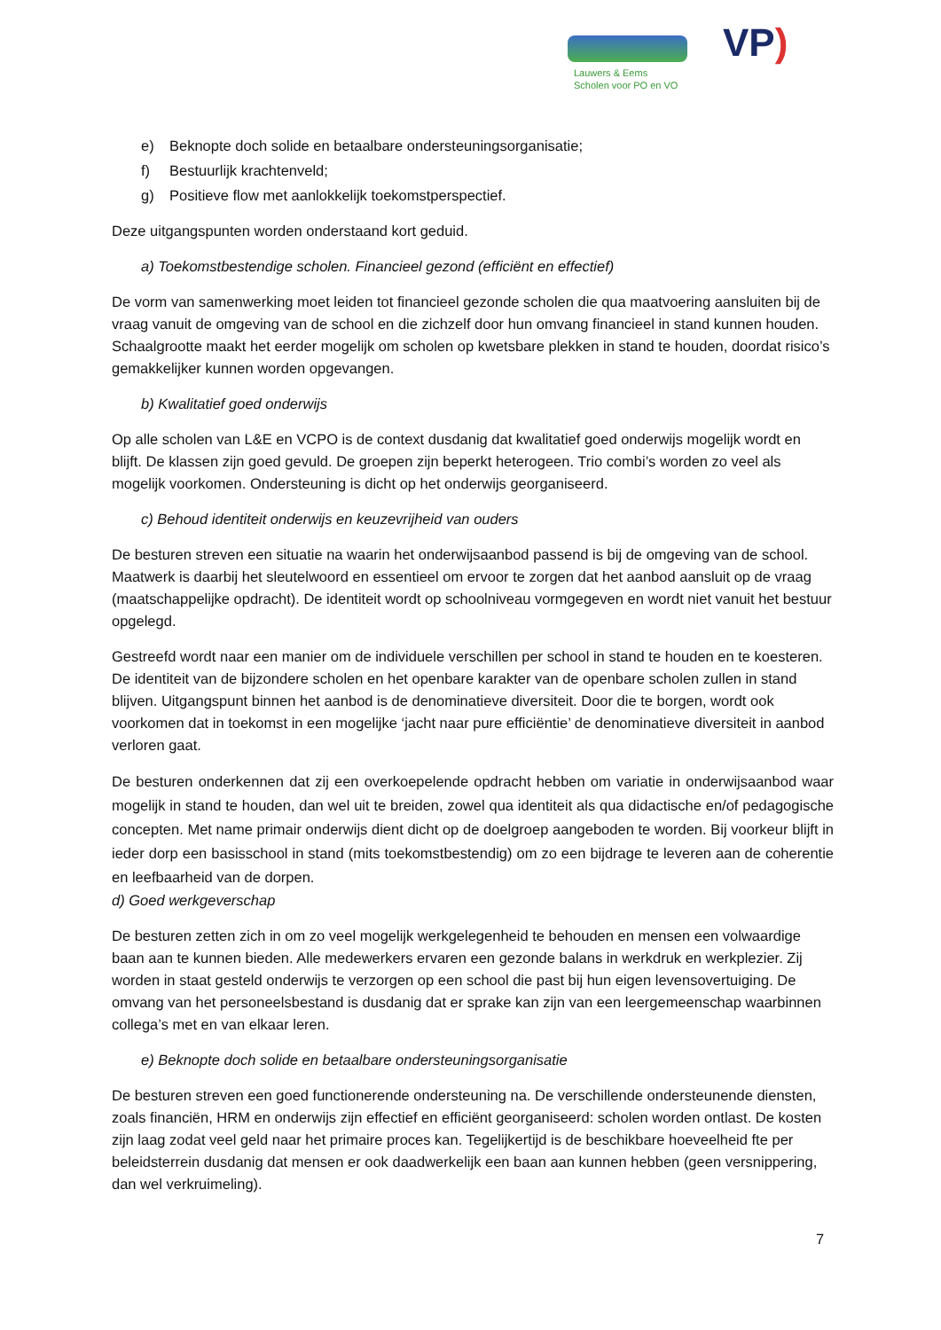Lauwers & Eems
Scholen voor PO en VO
VP)
e) Beknopte doch solide en betaalbare ondersteuningsorganisatie;
f) Bestuurlijk krachtenveld;
g) Positieve flow met aanlokkelijk toekomstperspectief.
Deze uitgangspunten worden onderstaand kort geduid.
a) Toekomstbestendige scholen. Financieel gezond (efficiënt en effectief)
De vorm van samenwerking moet leiden tot financieel gezonde scholen die qua maatvoering aansluiten bij de vraag vanuit de omgeving van de school en die zichzelf door hun omvang financieel in stand kunnen houden. Schaalgrootte maakt het eerder mogelijk om scholen op kwetsbare plekken in stand te houden, doordat risico’s gemakkelijker kunnen worden opgevangen.
b) Kwalitatief goed onderwijs
Op alle scholen van L&E en VCPO is de context dusdanig dat kwalitatief goed onderwijs mogelijk wordt en blijft. De klassen zijn goed gevuld. De groepen zijn beperkt heterogeen. Trio combi’s worden zo veel als mogelijk voorkomen. Ondersteuning is dicht op het onderwijs georganiseerd.
c) Behoud identiteit onderwijs en keuzevrijheid van ouders
De besturen streven een situatie na waarin het onderwijsaanbod passend is bij de omgeving van de school. Maatwerk is daarbij het sleutelwoord en essentieel om ervoor te zorgen dat het aanbod aansluit op de vraag (maatschappelijke opdracht). De identiteit wordt op schoolniveau vormgegeven en wordt niet vanuit het bestuur opgelegd.
Gestreefd wordt naar een manier om de individuele verschillen per school in stand te houden en te koesteren. De identiteit van de bijzondere scholen en het openbare karakter van de openbare scholen zullen in stand blijven. Uitgangspunt binnen het aanbod is de denominatieve diversiteit. Door die te borgen, wordt ook voorkomen dat in toekomst in een mogelijke ‘jacht naar pure efficiëntie’ de denominatieve diversiteit in aanbod verloren gaat.
De besturen onderkennen dat zij een overkoepelende opdracht hebben om variatie in onderwijsaanbod waar mogelijk in stand te houden, dan wel uit te breiden, zowel qua identiteit als qua didactische en/of pedagogische concepten. Met name primair onderwijs dient dicht op de doelgroep aangeboden te worden. Bij voorkeur blijft in ieder dorp een basisschool in stand (mits toekomstbestendig) om zo een bijdrage te leveren aan de coherentie en leefbaarheid van de dorpen.
d) Goed werkgeverschap
De besturen zetten zich in om zo veel mogelijk werkgelegenheid te behouden en mensen een volwaardige baan aan te kunnen bieden. Alle medewerkers ervaren een gezonde balans in werkdruk en werkplezier. Zij worden in staat gesteld onderwijs te verzorgen op een school die past bij hun eigen levensovertuiging. De omvang van het personeelsbestand is dusdanig dat er sprake kan zijn van een leergemeenschap waarbinnen collega’s met en van elkaar leren.
e) Beknopte doch solide en betaalbare ondersteuningsorganisatie
De besturen streven een goed functionerende ondersteuning na. De verschillende ondersteunende diensten, zoals financiën, HRM en onderwijs zijn effectief en efficiënt georganiseerd: scholen worden ontlast. De kosten zijn laag zodat veel geld naar het primaire proces kan. Tegelijkertijd is de beschikbare hoeveelheid fte per beleidsterrein dusdanig dat mensen er ook daadwerkelijk een baan aan kunnen hebben (geen versnippering, dan wel verkruimeling).
7